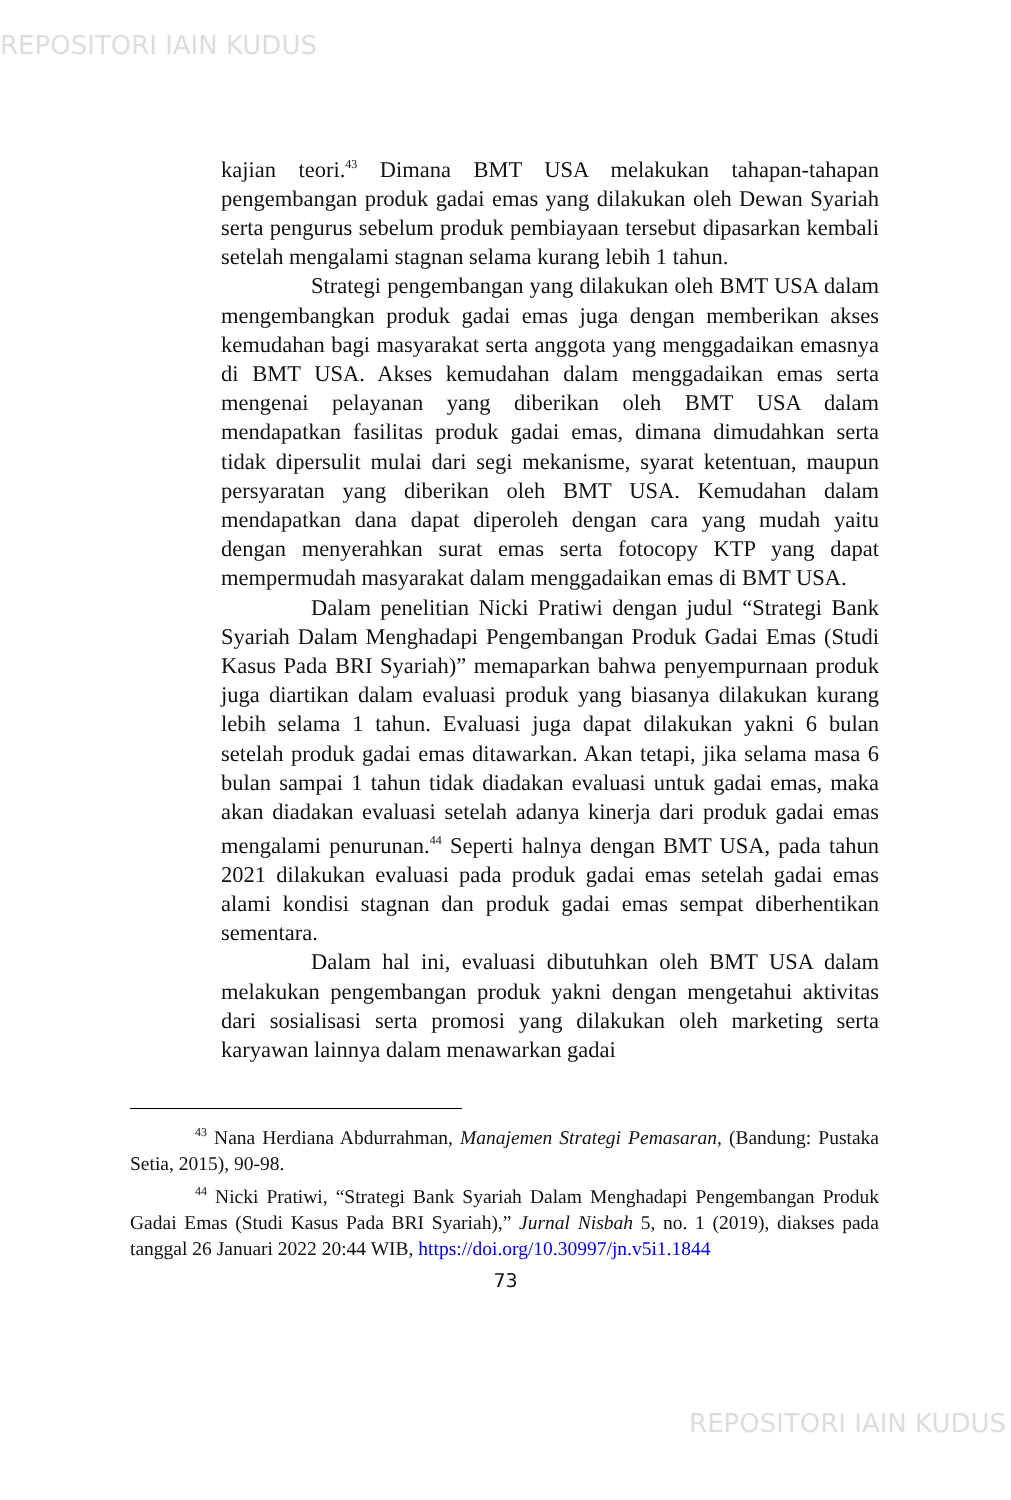REPOSITORI IAIN KUDUS
kajian teori.<sup>43</sup> Dimana BMT USA melakukan tahapan-tahapan pengembangan produk gadai emas yang dilakukan oleh Dewan Syariah serta pengurus sebelum produk pembiayaan tersebut dipasarkan kembali setelah mengalami stagnan selama kurang lebih 1 tahun.
Strategi pengembangan yang dilakukan oleh BMT USA dalam mengembangkan produk gadai emas juga dengan memberikan akses kemudahan bagi masyarakat serta anggota yang menggadaikan emasnya di BMT USA. Akses kemudahan dalam menggadaikan emas serta mengenai pelayanan yang diberikan oleh BMT USA dalam mendapatkan fasilitas produk gadai emas, dimana dimudahkan serta tidak dipersulit mulai dari segi mekanisme, syarat ketentuan, maupun persyaratan yang diberikan oleh BMT USA. Kemudahan dalam mendapatkan dana dapat diperoleh dengan cara yang mudah yaitu dengan menyerahkan surat emas serta fotocopy KTP yang dapat mempermudah masyarakat dalam menggadaikan emas di BMT USA.
Dalam penelitian Nicki Pratiwi dengan judul “Strategi Bank Syariah Dalam Menghadapi Pengembangan Produk Gadai Emas (Studi Kasus Pada BRI Syariah)” memaparkan bahwa penyempurnaan produk juga diartikan dalam evaluasi produk yang biasanya dilakukan kurang lebih selama 1 tahun. Evaluasi juga dapat dilakukan yakni 6 bulan setelah produk gadai emas ditawarkan. Akan tetapi, jika selama masa 6 bulan sampai 1 tahun tidak diadakan evaluasi untuk gadai emas, maka akan diadakan evaluasi setelah adanya kinerja dari produk gadai emas mengalami penurunan.<sup>44</sup> Seperti halnya dengan BMT USA, pada tahun 2021 dilakukan evaluasi pada produk gadai emas setelah gadai emas alami kondisi stagnan dan produk gadai emas sempat diberhentikan sementara.
Dalam hal ini, evaluasi dibutuhkan oleh BMT USA dalam melakukan pengembangan produk yakni dengan mengetahui aktivitas dari sosialisasi serta promosi yang dilakukan oleh marketing serta karyawan lainnya dalam menawarkan gadai
<sup>43</sup> Nana Herdiana Abdurrahman, Manajemen Strategi Pemasaran, (Bandung: Pustaka Setia, 2015), 90-98.
<sup>44</sup> Nicki Pratiwi, “Strategi Bank Syariah Dalam Menghadapi Pengembangan Produk Gadai Emas (Studi Kasus Pada BRI Syariah),” Jurnal Nisbah 5, no. 1 (2019), diakses pada tanggal 26 Januari 2022 20:44 WIB, https://doi.org/10.30997/jn.v5i1.1844
73
REPOSITORI IAIN KUDUS